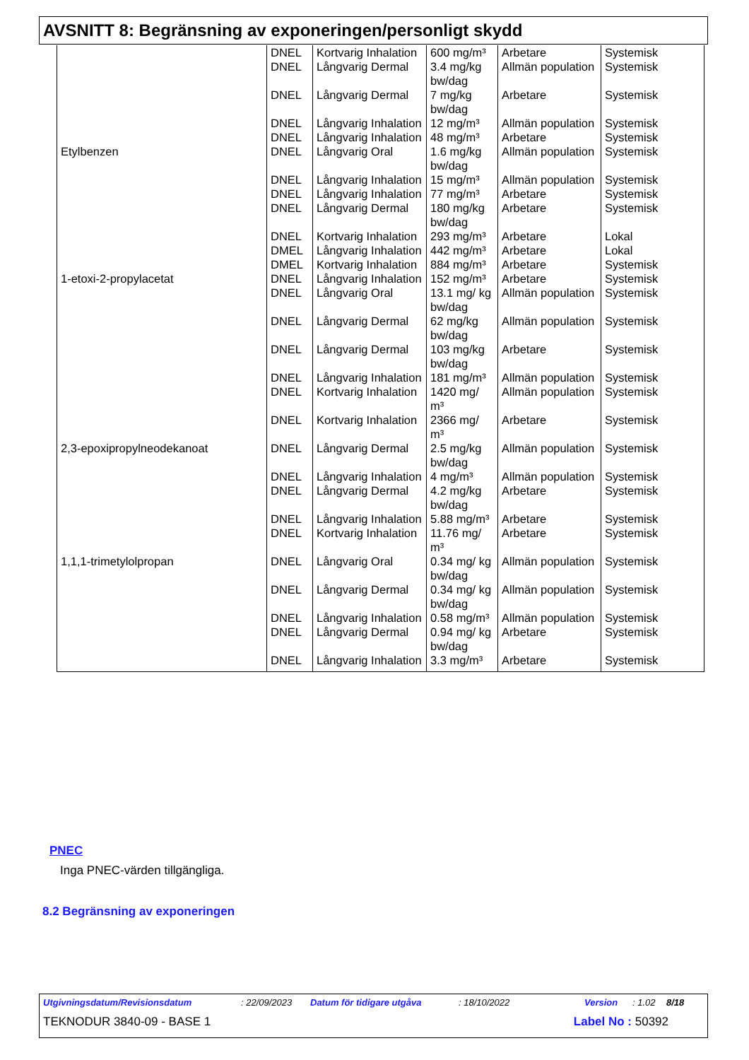AVSNITT 8: Begränsning av exponeringen/personligt skydd
| | DNEL | Kortvarig Inhalation | 600 mg/m³ | Arbetare | Systemisk |
| | DNEL | Långvarig Dermal | 3.4 mg/kg bw/dag | Allmän population | Systemisk |
| | DNEL | Långvarig Dermal | 7 mg/kg bw/dag | Arbetare | Systemisk |
| | DNEL | Långvarig Inhalation | 12 mg/m³ | Allmän population | Systemisk |
| | DNEL | Långvarig Inhalation | 48 mg/m³ | Arbetare | Systemisk |
| Etylbenzen | DNEL | Långvarig Oral | 1.6 mg/kg bw/dag | Allmän population | Systemisk |
| | DNEL | Långvarig Inhalation | 15 mg/m³ | Allmän population | Systemisk |
| | DNEL | Långvarig Inhalation | 77 mg/m³ | Arbetare | Systemisk |
| | DNEL | Långvarig Dermal | 180 mg/kg bw/dag | Arbetare | Systemisk |
| | DNEL | Kortvarig Inhalation | 293 mg/m³ | Arbetare | Lokal |
| | DMEL | Långvarig Inhalation | 442 mg/m³ | Arbetare | Lokal |
| | DMEL | Kortvarig Inhalation | 884 mg/m³ | Arbetare | Systemisk |
| 1-etoxi-2-propylacetat | DNEL | Långvarig Inhalation | 152 mg/m³ | Arbetare | Systemisk |
| | DNEL | Långvarig Oral | 13.1 mg/ kg bw/dag | Allmän population | Systemisk |
| | DNEL | Långvarig Dermal | 62 mg/kg bw/dag | Allmän population | Systemisk |
| | DNEL | Långvarig Dermal | 103 mg/kg bw/dag | Arbetare | Systemisk |
| | DNEL | Långvarig Inhalation | 181 mg/m³ | Allmän population | Systemisk |
| | DNEL | Kortvarig Inhalation | 1420 mg/ m³ | Allmän population | Systemisk |
| | DNEL | Kortvarig Inhalation | 2366 mg/ m³ | Arbetare | Systemisk |
| 2,3-epoxipropylneodekanoat | DNEL | Långvarig Dermal | 2.5 mg/kg bw/dag | Allmän population | Systemisk |
| | DNEL | Långvarig Inhalation | 4 mg/m³ | Allmän population | Systemisk |
| | DNEL | Långvarig Dermal | 4.2 mg/kg bw/dag | Arbetare | Systemisk |
| | DNEL | Långvarig Inhalation | 5.88 mg/m³ | Arbetare | Systemisk |
| | DNEL | Kortvarig Inhalation | 11.76 mg/ m³ | Arbetare | Systemisk |
| 1,1,1-trimetylolpropan | DNEL | Långvarig Oral | 0.34 mg/ kg bw/dag | Allmän population | Systemisk |
| | DNEL | Långvarig Dermal | 0.34 mg/ kg bw/dag | Allmän population | Systemisk |
| | DNEL | Långvarig Inhalation | 0.58 mg/m³ | Allmän population | Systemisk |
| | DNEL | Långvarig Dermal | 0.94 mg/ kg bw/dag | Arbetare | Systemisk |
| | DNEL | Långvarig Inhalation | 3.3 mg/m³ | Arbetare | Systemisk |
PNEC
Inga PNEC-värden tillgängliga.
8.2 Begränsning av exponeringen
Utgivningsdatum/Revisionsdatum : 22/09/2023 Datum för tidigare utgåva : 18/10/2022 Version : 1.02 8/18
TEKNODUR 3840-09 - BASE 1 Label No : 50392